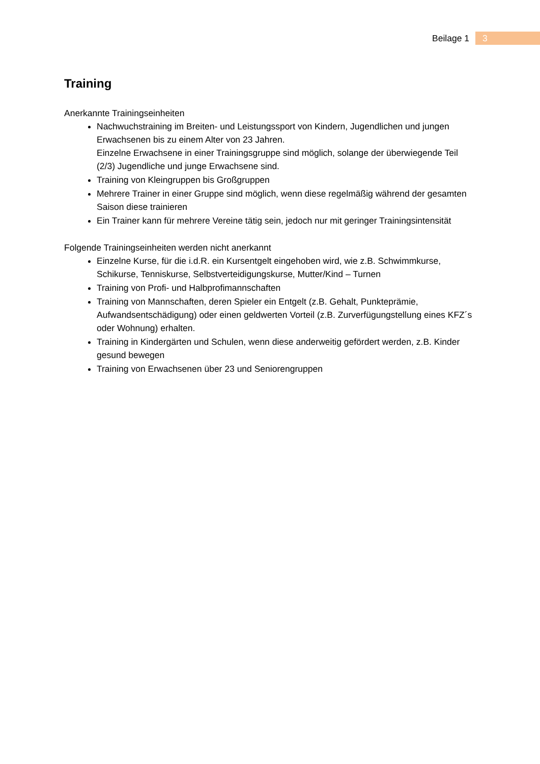Beilage 1 3
Training
Anerkannte Trainingseinheiten
Nachwuchstraining im Breiten- und Leistungssport von Kindern, Jugendlichen und jungen Erwachsenen bis zu einem Alter von 23 Jahren.
Einzelne Erwachsene in einer Trainingsgruppe sind möglich, solange der überwiegende Teil (2/3) Jugendliche und junge Erwachsene sind.
Training von Kleingruppen bis Großgruppen
Mehrere Trainer in einer Gruppe sind möglich, wenn diese regelmäßig während der gesamten Saison diese trainieren
Ein Trainer kann für mehrere Vereine tätig sein, jedoch nur mit geringer Trainingsintensität
Folgende Trainingseinheiten werden nicht anerkannt
Einzelne Kurse, für die i.d.R. ein Kursentgelt eingehoben wird, wie z.B. Schwimmkurse, Schikurse, Tenniskurse, Selbstverteidigungskurse, Mutter/Kind – Turnen
Training von Profi- und Halbprofimannschaften
Training von Mannschaften, deren Spieler ein Entgelt (z.B. Gehalt, Punkteprämie, Aufwandsentschädigung) oder einen geldwerten Vorteil (z.B. Zurverfügungstellung eines KFZ´s oder Wohnung) erhalten.
Training in Kindergärten und Schulen, wenn diese anderweitig gefördert werden, z.B. Kinder gesund bewegen
Training von Erwachsenen über 23 und Seniorengruppen